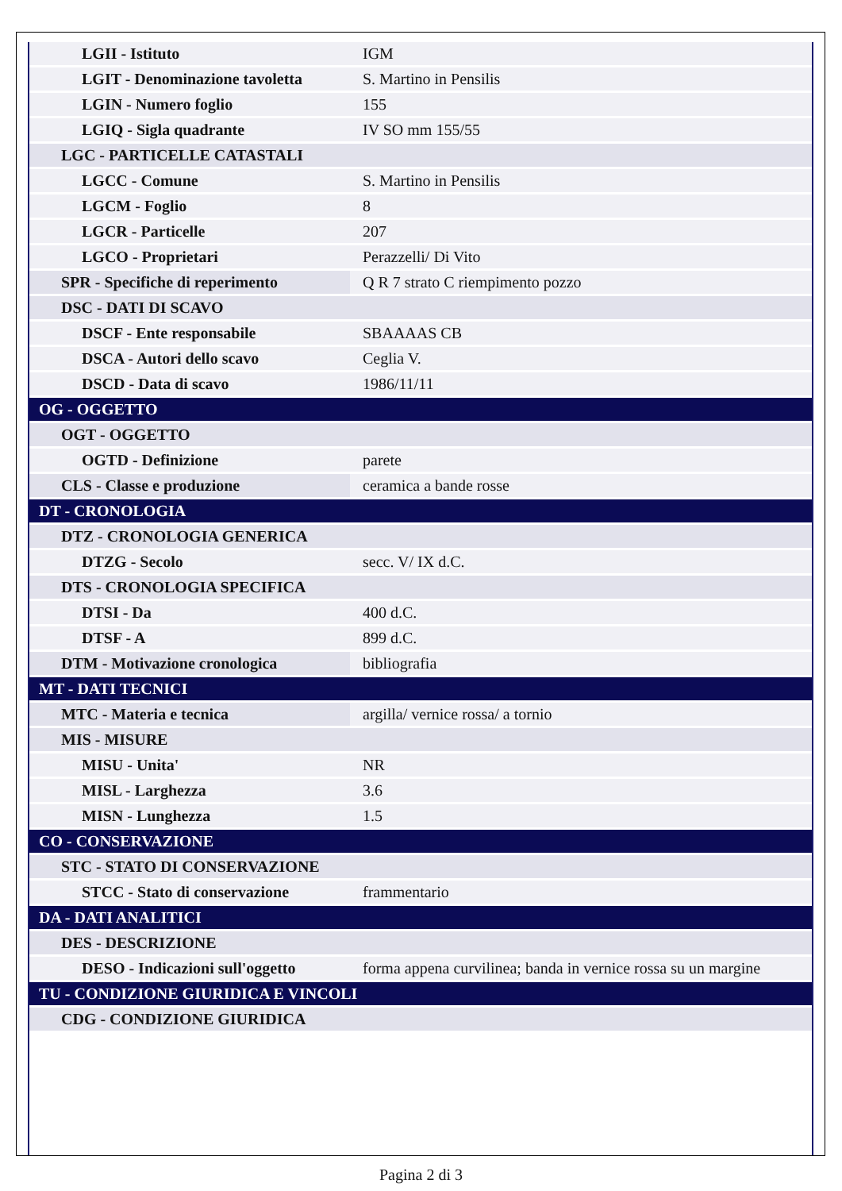| LGII - Istituto | IGM |
| LGIT - Denominazione tavoletta | S. Martino in Pensilis |
| LGIN - Numero foglio | 155 |
| LGIQ - Sigla quadrante | IV SO mm 155/55 |
| LGC - PARTICELLE CATASTALI | |
| LGCC - Comune | S. Martino in Pensilis |
| LGCM - Foglio | 8 |
| LGCR - Particelle | 207 |
| LGCO - Proprietari | Perazzelli/ Di Vito |
| SPR - Specifiche di reperimento | Q R 7 strato C riempimento pozzo |
| DSC - DATI DI SCAVO | |
| DSCF - Ente responsabile | SBAAAAS CB |
| DSCA - Autori dello scavo | Ceglia V. |
| DSCD - Data di scavo | 1986/11/11 |
| OG - OGGETTO | |
| OGT - OGGETTO | |
| OGTD - Definizione | parete |
| CLS - Classe e produzione | ceramica a bande rosse |
| DT - CRONOLOGIA | |
| DTZ - CRONOLOGIA GENERICA | |
| DTZG - Secolo | secc. V/ IX d.C. |
| DTS - CRONOLOGIA SPECIFICA | |
| DTSI - Da | 400 d.C. |
| DTSF - A | 899 d.C. |
| DTM - Motivazione cronologica | bibliografia |
| MT - DATI TECNICI | |
| MTC - Materia e tecnica | argilla/ vernice rossa/ a tornio |
| MIS - MISURE | |
| MISU - Unita' | NR |
| MISL - Larghezza | 3.6 |
| MISN - Lunghezza | 1.5 |
| CO - CONSERVAZIONE | |
| STC - STATO DI CONSERVAZIONE | |
| STCC - Stato di conservazione | frammentario |
| DA - DATI ANALITICI | |
| DES - DESCRIZIONE | |
| DESO - Indicazioni sull'oggetto | forma appena curvilinea; banda in vernice rossa su un margine |
| TU - CONDIZIONE GIURIDICA E VINCOLI | |
| CDG - CONDIZIONE GIURIDICA | |
Pagina 2 di 3